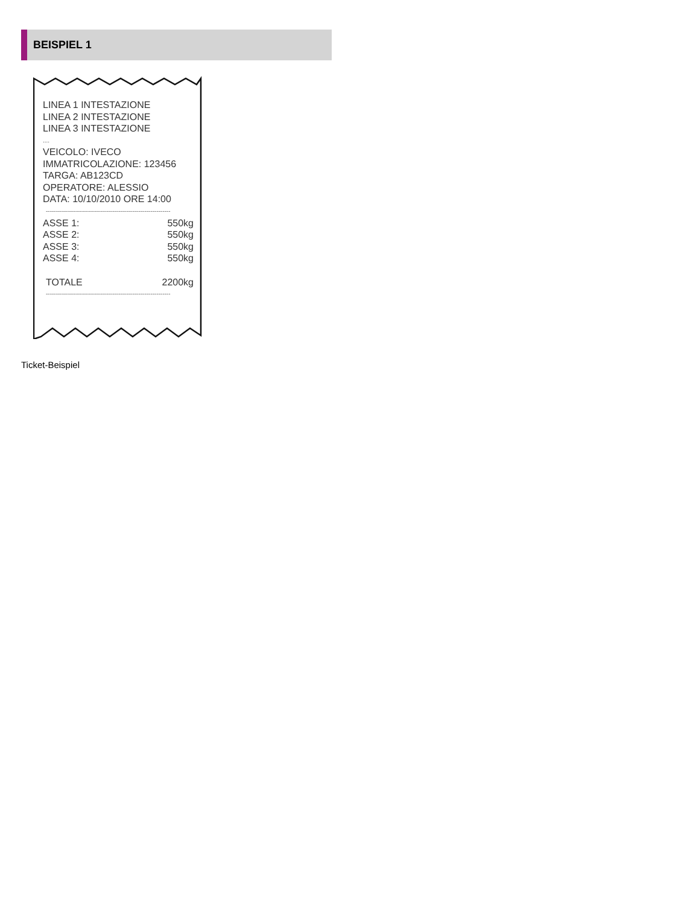BEISPIEL 1
LINEA 1 INTESTAZIONE
LINEA 2 INTESTAZIONE
LINEA 3 INTESTAZIONE
....
VEICOLO: IVECO
IMMATRICOLAZIONE: 123456
TARGA: AB123CD
OPERATORE: ALESSIO
DATA: 10/10/2010 ORE 14:00
--------------------------------------------------------------
ASSE 1: 550kg
ASSE 2: 550kg
ASSE 3: 550kg
ASSE 4: 550kg
TOTALE 2200kg
--------------------------------------------------------------
Ticket-Beispiel